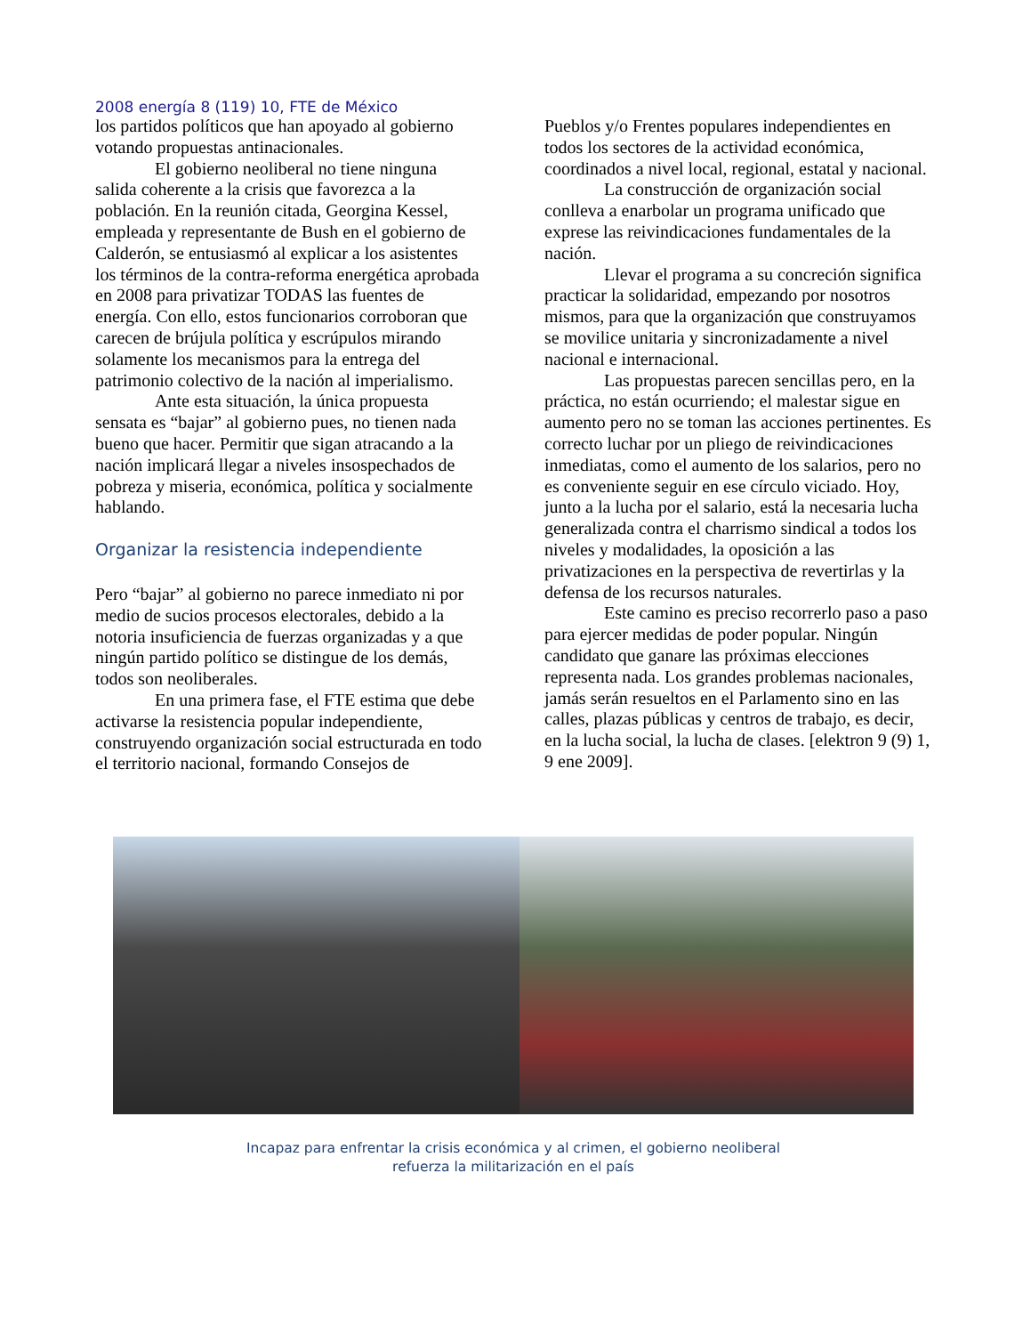2008 energía 8 (119) 10, FTE de México
los partidos políticos que han apoyado al gobierno votando propuestas antinacionales.
El gobierno neoliberal no tiene ninguna salida coherente a la crisis que favorezca a la población. En la reunión citada, Georgina Kessel, empleada y representante de Bush en el gobierno de Calderón, se entusiasmó al explicar a los asistentes los términos de la contra-reforma energética aprobada en 2008 para privatizar TODAS las fuentes de energía. Con ello, estos funcionarios corroboran que carecen de brújula política y escrúpulos mirando solamente los mecanismos para la entrega del patrimonio colectivo de la nación al imperialismo.
Ante esta situación, la única propuesta sensata es “bajar” al gobierno pues, no tienen nada bueno que hacer. Permitir que sigan atracando a la nación implicará llegar a niveles insospechados de pobreza y miseria, económica, política y socialmente hablando.
Organizar la resistencia independiente
Pero “bajar” al gobierno no parece inmediato ni por medio de sucios procesos electorales, debido a la notoria insuficiencia de fuerzas organizadas y a que ningún partido político se distingue de los demás, todos son neoliberales.
En una primera fase, el FTE estima que debe activarse la resistencia popular independiente, construyendo organización social estructurada en todo el territorio nacional, formando Consejos de
Pueblos y/o Frentes populares independientes en todos los sectores de la actividad económica, coordinados a nivel local, regional, estatal y nacional.
La construcción de organización social conlleva a enarbolar un programa unificado que exprese las reivindicaciones fundamentales de la nación.
Llevar el programa a su concreción significa practicar la solidaridad, empezando por nosotros mismos, para que la organización que construyamos se movilice unitaria y sincronizadamente a nivel nacional e internacional.
Las propuestas parecen sencillas pero, en la práctica, no están ocurriendo; el malestar sigue en aumento pero no se toman las acciones pertinentes. Es correcto luchar por un pliego de reivindicaciones inmediatas, como el aumento de los salarios, pero no es conveniente seguir en ese círculo viciado. Hoy, junto a la lucha por el salario, está la necesaria lucha generalizada contra el charrismo sindical a todos los niveles y modalidades, la oposición a las privatizaciones en la perspectiva de revertirlas y la defensa de los recursos naturales.
Este camino es preciso recorrerlo paso a paso para ejercer medidas de poder popular. Ningún candidato que ganare las próximas elecciones representa nada. Los grandes problemas nacionales, jamás serán resueltos en el Parlamento sino en las calles, plazas públicas y centros de trabajo, es decir, en la lucha social, la lucha de clases. [elektron 9 (9) 1, 9 ene 2009].
Incapaz para enfrentar la crisis económica y al crimen, el gobierno neoliberal
refuerza la militarización en el país